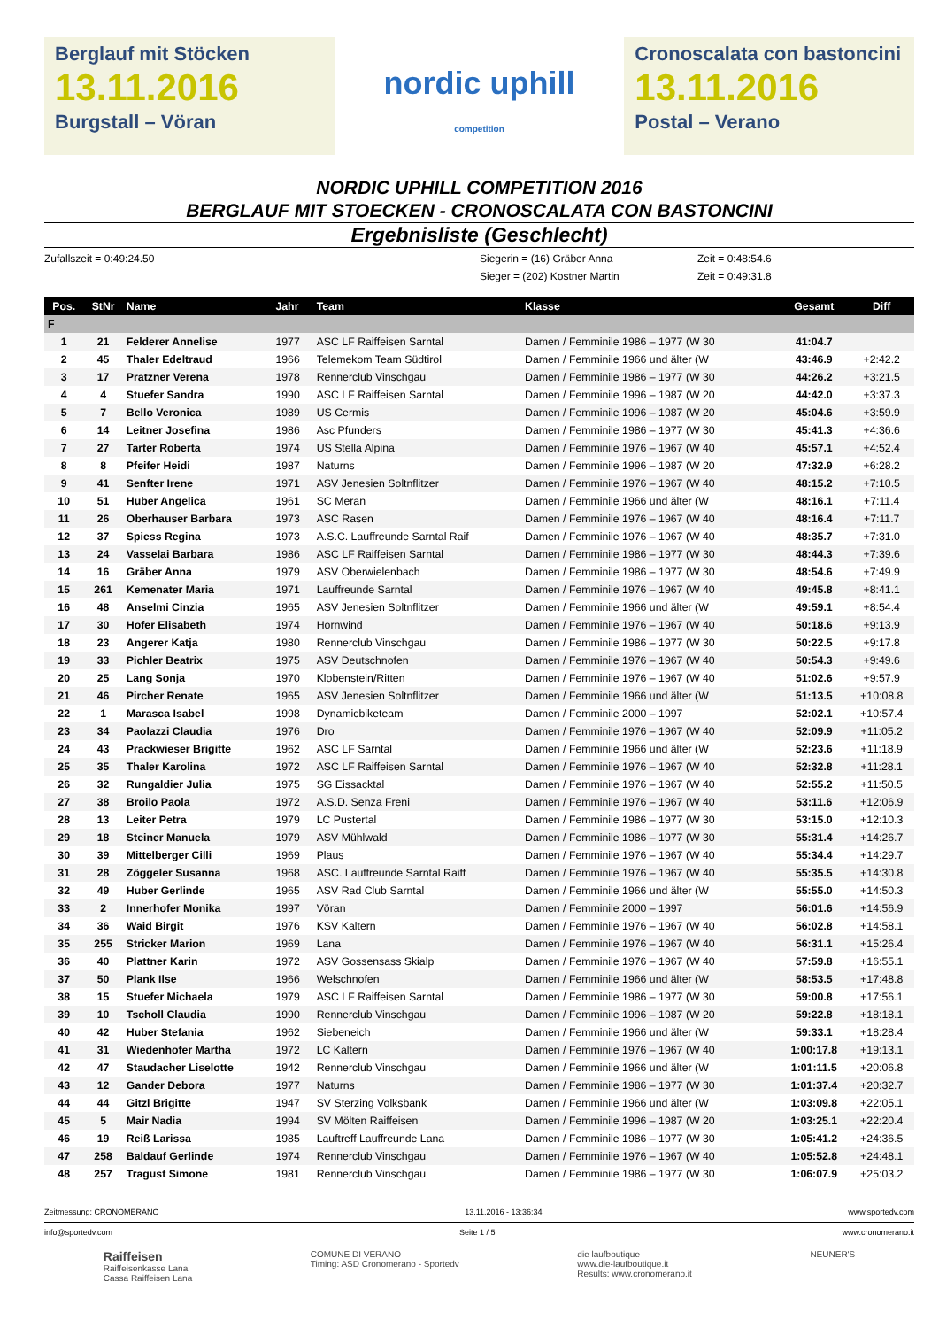Berglauf mit Stöcken
13.11.2016
Burgstall – Vöran
nordic uphill
competition
Cronoscalata con bastoncini
13.11.2016
Postal – Verano
NORDIC UPHILL COMPETITION 2016
BERGLAUF MIT STOECKEN - CRONOSCALATA CON BASTONCINI
Ergebnisliste (Geschlecht)
Zufallszeit = 0:49:24.50
Siegerin = (16) Gräber Anna
Zeit = 0:48:54.6
Sieger = (202) Kostner Martin
Zeit = 0:49:31.8
| Pos. | StNr | Name | Jahr | Team | Klasse | Gesamt | Diff |
| --- | --- | --- | --- | --- | --- | --- | --- |
| F | | | | | | | |
| 1 | 21 | Felderer Annelise | 1977 | ASC LF Raiffeisen Sarntal | Damen / Femminile 1986 – 1977 (W 30 | 41:04.7 | |
| 2 | 45 | Thaler Edeltraud | 1966 | Telemekom Team Südtirol | Damen / Femminile 1966 und älter (W | 43:46.9 | +2:42.2 |
| 3 | 17 | Pratzner Verena | 1978 | Rennerclub Vinschgau | Damen / Femminile 1986 – 1977 (W 30 | 44:26.2 | +3:21.5 |
| 4 | 4 | Stuefer Sandra | 1990 | ASC LF Raiffeisen Sarntal | Damen / Femminile 1996 – 1987 (W 20 | 44:42.0 | +3:37.3 |
| 5 | 7 | Bello Veronica | 1989 | US Cermis | Damen / Femminile 1996 – 1987 (W 20 | 45:04.6 | +3:59.9 |
| 6 | 14 | Leitner Josefina | 1986 | Asc Pfunders | Damen / Femminile 1986 – 1977 (W 30 | 45:41.3 | +4:36.6 |
| 7 | 27 | Tarter Roberta | 1974 | US Stella Alpina | Damen / Femminile 1976 – 1967 (W 40 | 45:57.1 | +4:52.4 |
| 8 | 8 | Pfeifer Heidi | 1987 | Naturns | Damen / Femminile 1996 – 1987 (W 20 | 47:32.9 | +6:28.2 |
| 9 | 41 | Senfter Irene | 1971 | ASV Jenesien Soltnflitzer | Damen / Femminile 1976 – 1967 (W 40 | 48:15.2 | +7:10.5 |
| 10 | 51 | Huber Angelica | 1961 | SC Meran | Damen / Femminile 1966 und älter (W | 48:16.1 | +7:11.4 |
| 11 | 26 | Oberhauser Barbara | 1973 | ASC Rasen | Damen / Femminile 1976 – 1967 (W 40 | 48:16.4 | +7:11.7 |
| 12 | 37 | Spiess Regina | 1973 | A.S.C. Lauffreunde Sarntal Raif | Damen / Femminile 1976 – 1967 (W 40 | 48:35.7 | +7:31.0 |
| 13 | 24 | Vasselai Barbara | 1986 | ASC LF Raiffeisen Sarntal | Damen / Femminile 1986 – 1977 (W 30 | 48:44.3 | +7:39.6 |
| 14 | 16 | Gräber Anna | 1979 | ASV Oberwielenbach | Damen / Femminile 1986 – 1977 (W 30 | 48:54.6 | +7:49.9 |
| 15 | 261 | Kemenater Maria | 1971 | Lauffreunde Sarntal | Damen / Femminile 1976 – 1967 (W 40 | 49:45.8 | +8:41.1 |
| 16 | 48 | Anselmi Cinzia | 1965 | ASV Jenesien Soltnflitzer | Damen / Femminile 1966 und älter (W | 49:59.1 | +8:54.4 |
| 17 | 30 | Hofer Elisabeth | 1974 | Hornwind | Damen / Femminile 1976 – 1967 (W 40 | 50:18.6 | +9:13.9 |
| 18 | 23 | Angerer Katja | 1980 | Rennerclub Vinschgau | Damen / Femminile 1986 – 1977 (W 30 | 50:22.5 | +9:17.8 |
| 19 | 33 | Pichler Beatrix | 1975 | ASV Deutschnofen | Damen / Femminile 1976 – 1967 (W 40 | 50:54.3 | +9:49.6 |
| 20 | 25 | Lang Sonja | 1970 | Klobenstein/Ritten | Damen / Femminile 1976 – 1967 (W 40 | 51:02.6 | +9:57.9 |
| 21 | 46 | Pircher Renate | 1965 | ASV Jenesien Soltnflitzer | Damen / Femminile 1966 und älter (W | 51:13.5 | +10:08.8 |
| 22 | 1 | Marasca Isabel | 1998 | Dynamicbiketeam | Damen / Femminile 2000 – 1997 | 52:02.1 | +10:57.4 |
| 23 | 34 | Paolazzi Claudia | 1976 | Dro | Damen / Femminile 1976 – 1967 (W 40 | 52:09.9 | +11:05.2 |
| 24 | 43 | Prackwieser Brigitte | 1962 | ASC LF Sarntal | Damen / Femminile 1966 und älter (W | 52:23.6 | +11:18.9 |
| 25 | 35 | Thaler Karolina | 1972 | ASC LF Raiffeisen Sarntal | Damen / Femminile 1976 – 1967 (W 40 | 52:32.8 | +11:28.1 |
| 26 | 32 | Rungaldier Julia | 1975 | SG Eissacktal | Damen / Femminile 1976 – 1967 (W 40 | 52:55.2 | +11:50.5 |
| 27 | 38 | Broilo Paola | 1972 | A.S.D. Senza Freni | Damen / Femminile 1976 – 1967 (W 40 | 53:11.6 | +12:06.9 |
| 28 | 13 | Leiter Petra | 1979 | LC Pustertal | Damen / Femminile 1986 – 1977 (W 30 | 53:15.0 | +12:10.3 |
| 29 | 18 | Steiner Manuela | 1979 | ASV Mühlwald | Damen / Femminile 1986 – 1977 (W 30 | 55:31.4 | +14:26.7 |
| 30 | 39 | Mittelberger Cilli | 1969 | Plaus | Damen / Femminile 1976 – 1967 (W 40 | 55:34.4 | +14:29.7 |
| 31 | 28 | Zöggeler Susanna | 1968 | ASC. Lauffreunde Sarntal Raiff | Damen / Femminile 1976 – 1967 (W 40 | 55:35.5 | +14:30.8 |
| 32 | 49 | Huber Gerlinde | 1965 | ASV Rad Club Sarntal | Damen / Femminile 1966 und älter (W | 55:55.0 | +14:50.3 |
| 33 | 2 | Innerhofer Monika | 1997 | Vöran | Damen / Femminile 2000 – 1997 | 56:01.6 | +14:56.9 |
| 34 | 36 | Waid Birgit | 1976 | KSV Kaltern | Damen / Femminile 1976 – 1967 (W 40 | 56:02.8 | +14:58.1 |
| 35 | 255 | Stricker Marion | 1969 | Lana | Damen / Femminile 1976 – 1967 (W 40 | 56:31.1 | +15:26.4 |
| 36 | 40 | Plattner Karin | 1972 | ASV Gossensass Skialp | Damen / Femminile 1976 – 1967 (W 40 | 57:59.8 | +16:55.1 |
| 37 | 50 | Plank Ilse | 1966 | Welschnofen | Damen / Femminile 1966 und älter (W | 58:53.5 | +17:48.8 |
| 38 | 15 | Stuefer Michaela | 1979 | ASC LF Raiffeisen Sarntal | Damen / Femminile 1986 – 1977 (W 30 | 59:00.8 | +17:56.1 |
| 39 | 10 | Tscholl Claudia | 1990 | Rennerclub Vinschgau | Damen / Femminile 1996 – 1987 (W 20 | 59:22.8 | +18:18.1 |
| 40 | 42 | Huber Stefania | 1962 | Siebeneich | Damen / Femminile 1966 und älter (W | 59:33.1 | +18:28.4 |
| 41 | 31 | Wiedenhofer Martha | 1972 | LC Kaltern | Damen / Femminile 1976 – 1967 (W 40 | 1:00:17.8 | +19:13.1 |
| 42 | 47 | Staudacher Liselotte | 1942 | Rennerclub Vinschgau | Damen / Femminile 1966 und älter (W | 1:01:11.5 | +20:06.8 |
| 43 | 12 | Gander Debora | 1977 | Naturns | Damen / Femminile 1986 – 1977 (W 30 | 1:01:37.4 | +20:32.7 |
| 44 | 44 | Gitzl Brigitte | 1947 | SV Sterzing Volksbank | Damen / Femminile 1966 und älter (W | 1:03:09.8 | +22:05.1 |
| 45 | 5 | Mair Nadia | 1994 | SV Mölten Raiffeisen | Damen / Femminile 1996 – 1987 (W 20 | 1:03:25.1 | +22:20.4 |
| 46 | 19 | Reiß Larissa | 1985 | Lauftreff Lauffreunde Lana | Damen / Femminile 1986 – 1977 (W 30 | 1:05:41.2 | +24:36.5 |
| 47 | 258 | Baldauf Gerlinde | 1974 | Rennerclub Vinschgau | Damen / Femminile 1976 – 1967 (W 40 | 1:05:52.8 | +24:48.1 |
| 48 | 257 | Tragust Simone | 1981 | Rennerclub Vinschgau | Damen / Femminile 1986 – 1977 (W 30 | 1:06:07.9 | +25:03.2 |
Zeitmessung: CRONOMERANO 13.11.2016 - 13:36:34 www.sportedv.com
info@sportedv.com Seite 1 / 5 www.cronomerano.it
Raiffeisen
Raiffeisenkasse Lana
Cassa Raiffeisen Lana COMUNE DI VERANO
Timing: ASD Cronomerano - Sportedv die laufboutique
www.die-laufboutique.it
Results: www.cronomerano.it NEUNER'S